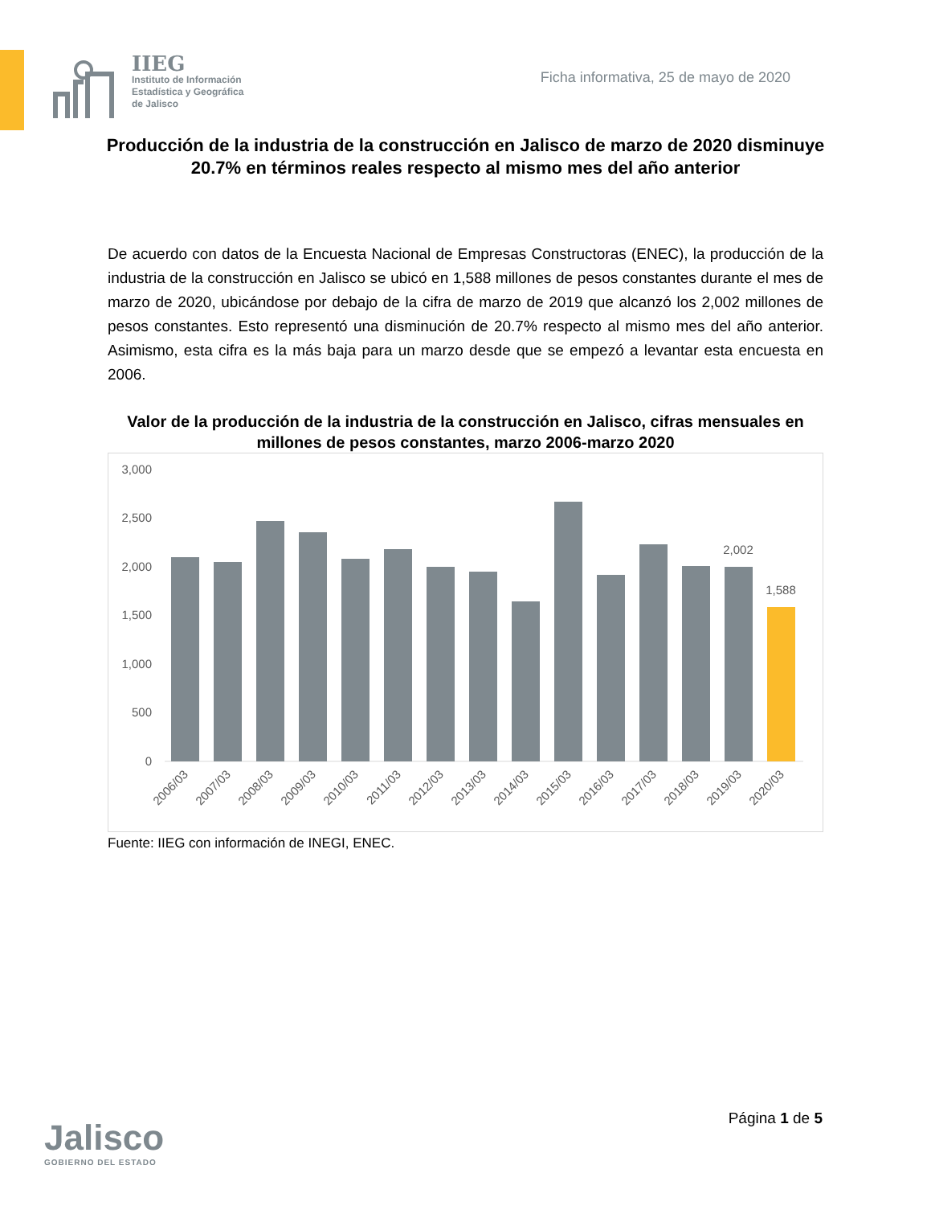IIEG
Instituto de Información
Estadística y Geográfica
de Jalisco
Ficha informativa, 25 de mayo de 2020
Producción de la industria de la construcción en Jalisco de marzo de 2020 disminuye 20.7% en términos reales respecto al mismo mes del año anterior
De acuerdo con datos de la Encuesta Nacional de Empresas Constructoras (ENEC), la producción de la industria de la construcción en Jalisco se ubicó en 1,588 millones de pesos constantes durante el mes de marzo de 2020, ubicándose por debajo de la cifra de marzo de 2019 que alcanzó los 2,002 millones de pesos constantes. Esto representó una disminución de 20.7% respecto al mismo mes del año anterior. Asimismo, esta cifra es la más baja para un marzo desde que se empezó a levantar esta encuesta en 2006.
Valor de la producción de la industria de la construcción en Jalisco, cifras mensuales en millones de pesos constantes, marzo 2006-marzo 2020
3,000
2,500
2,000
1,500
1,000
500
0
2,002
1,588
2006/03
2007/03
2008/03
2009/03
2010/03
2011/03
2012/03
2013/03
2014/03
2015/03
2016/03
2017/03
2018/03
2019/03
2020/03
Fuente: IIEG con información de INEGI, ENEC.
Jalisco
GOBIERNO DEL ESTADO
Página 1 de 5